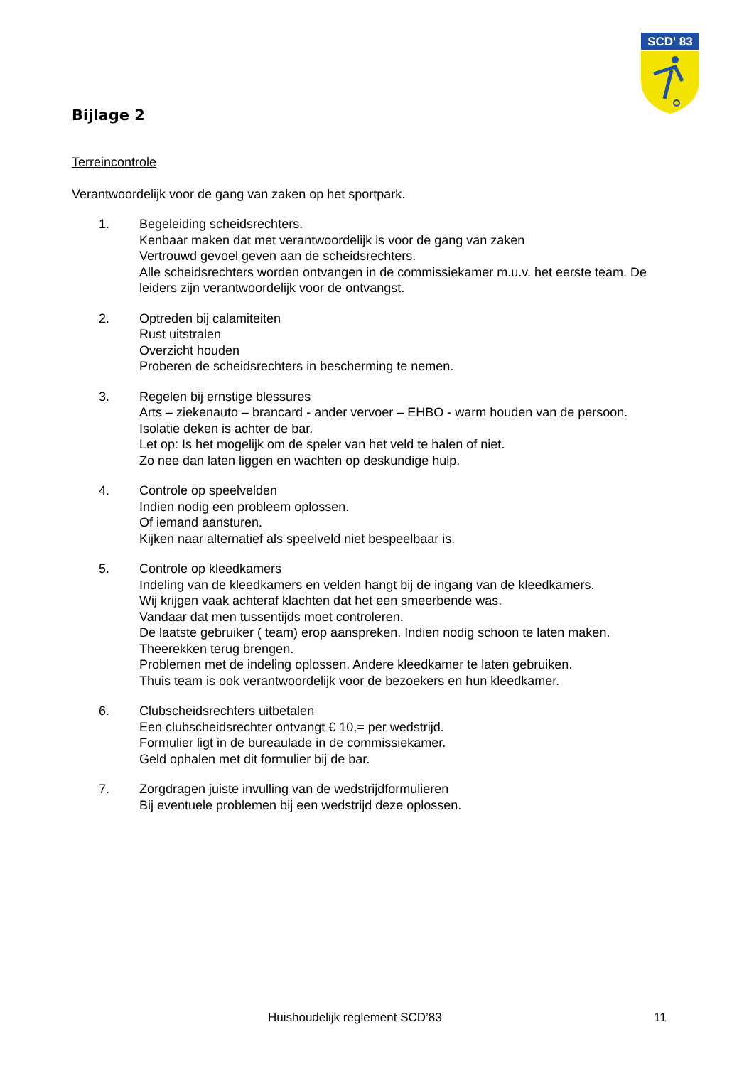SCD' 83
Bijlage 2
Terreincontrole
Verantwoordelijk voor de gang van zaken op het sportpark.
1. Begeleiding scheidsrechters.
Kenbaar maken dat met verantwoordelijk is voor de gang van zaken
Vertrouwd gevoel geven aan de scheidsrechters.
Alle scheidsrechters worden ontvangen in de commissiekamer m.u.v. het eerste team. De leiders zijn verantwoordelijk voor de ontvangst.
2. Optreden bij calamiteiten
Rust uitstralen
Overzicht houden
Proberen de scheidsrechters in bescherming te nemen.
3. Regelen bij ernstige blessures
Arts – ziekenauto – brancard - ander vervoer – EHBO - warm houden van de persoon.
Isolatie deken is achter de bar.
Let op: Is het mogelijk om de speler van het veld te halen of niet.
Zo nee dan laten liggen en wachten op deskundige hulp.
4. Controle op speelvelden
Indien nodig een probleem oplossen.
Of iemand aansturen.
Kijken naar alternatief als speelveld niet bespeelbaar is.
5. Controle op kleedkamers
Indeling van de kleedkamers en velden hangt bij de ingang van de kleedkamers.
Wij krijgen vaak achteraf klachten dat het een smeerbende was.
Vandaar dat men tussentijds moet controleren.
De laatste gebruiker ( team) erop aanspreken. Indien nodig schoon te laten maken.
Theerekken terug brengen.
Problemen met de indeling oplossen. Andere kleedkamer te laten gebruiken.
Thuis team is ook verantwoordelijk voor de bezoekers en hun kleedkamer.
6. Clubscheidsrechters uitbetalen
Een clubscheidsrechter ontvangt € 10,= per wedstrijd.
Formulier ligt in de bureaulade in de commissiekamer.
Geld ophalen met dit formulier bij de bar.
7. Zorgdragen juiste invulling van de wedstrijdformulieren
Bij eventuele problemen bij een wedstrijd deze oplossen.
Huishoudelijk reglement SCD’83 11